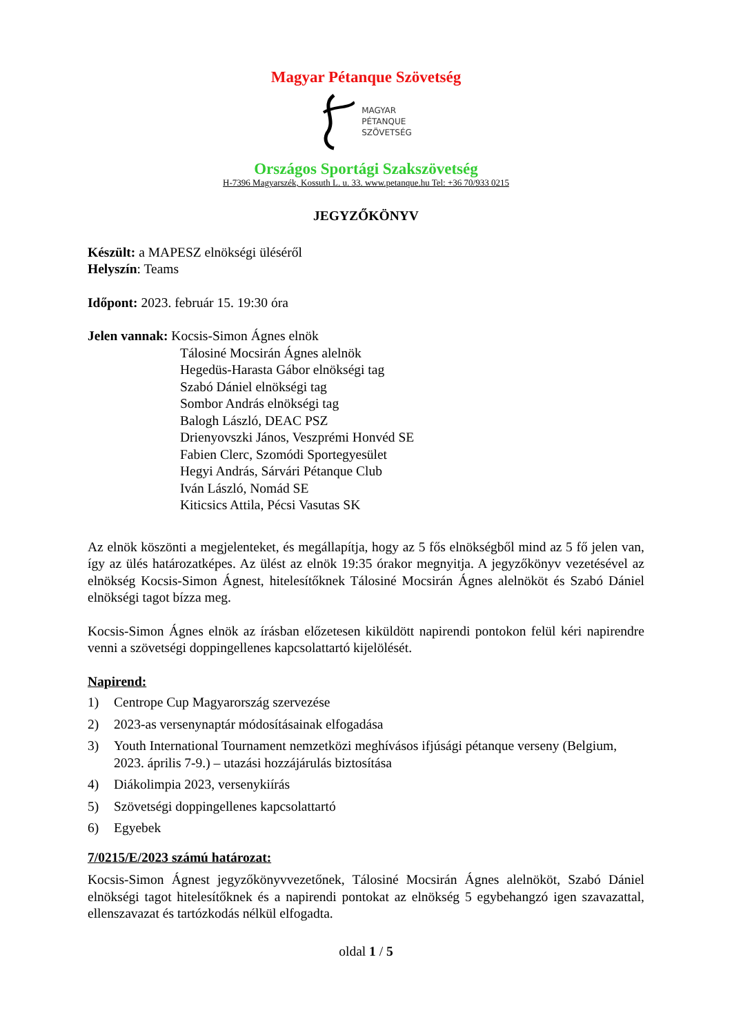Magyar Pétanque Szövetség
MAGYAR
PÉTANQUE
SZÖVETSÉG
Országos Sportági Szakszövetség
H-7396 Magyarszék, Kossuth L. u. 33. www.petanque.hu Tel: +36 70/933 0215
JEGYZŐKÖNYV
Készült: a MAPESZ elnökségi üléséről
Helyszín: Teams
Időpont: 2023. február 15. 19:30 óra
Jelen vannak: Kocsis-Simon Ágnes elnök
Tálosiné Mocsirán Ágnes alelnök
Hegedüs-Harasta Gábor elnökségi tag
Szabó Dániel elnökségi tag
Sombor András elnökségi tag
Balogh László, DEAC PSZ
Drienyovszki János, Veszprémi Honvéd SE
Fabien Clerc, Szomódi Sportegyesület
Hegyi András, Sárvári Pétanque Club
Iván László, Nomád SE
Kiticsics Attila, Pécsi Vasutas SK
Az elnök köszönti a megjelenteket, és megállapítja, hogy az 5 fős elnökségből mind az 5 fő jelen van, így az ülés határozatképes. Az ülést az elnök 19:35 órakor megnyitja. A jegyzőkönyv vezetésével az elnökség Kocsis-Simon Ágnest, hitelesítőknek Tálosiné Mocsirán Ágnes alelnököt és Szabó Dániel elnökségi tagot bízza meg.
Kocsis-Simon Ágnes elnök az írásban előzetesen kiküldött napirendi pontokon felül kéri napirendre venni a szövetségi doppingellenes kapcsolattartó kijelölését.
Napirend:
1) Centrope Cup Magyarország szervezése
2) 2023-as versenynaptár módosításainak elfogadása
3) Youth International Tournament nemzetközi meghívásos ifjúsági pétanque verseny (Belgium, 2023. április 7-9.) – utazási hozzájárulás biztosítása
4) Diákolimpia 2023, versenykiírás
5) Szövetségi doppingellenes kapcsolattartó
6) Egyebek
7/0215/E/2023 számú határozat:
Kocsis-Simon Ágnest jegyzőkönyvvezetőnek, Tálosiné Mocsirán Ágnes alelnököt, Szabó Dániel elnökségi tagot hitelesítőknek és a napirendi pontokat az elnökség 5 egybehangzó igen szavazattal, ellenszavazat és tartózkodás nélkül elfogadta.
oldal 1 / 5